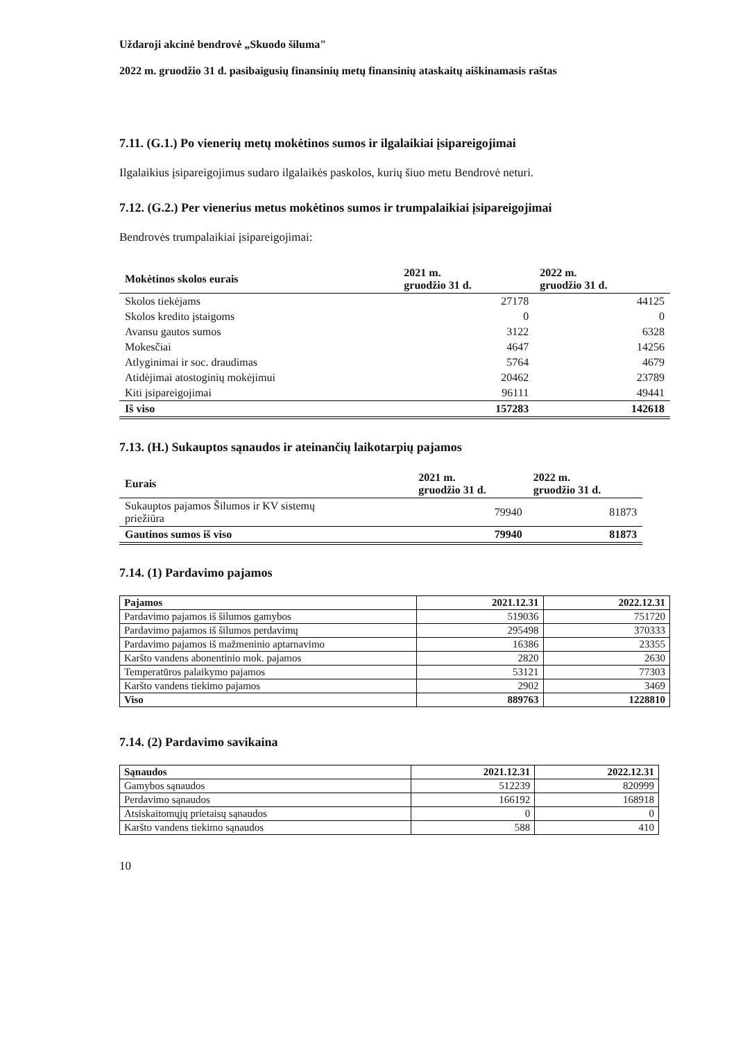Uždaroji akcinė bendrovė „Skuodo šiluma"
2022 m. gruodžio 31 d. pasibaigusių finansinių metų finansinių ataskaitų aiškinamasis raštas
7.11. (G.1.) Po vienerių metų mokėtinos sumos ir ilgalaikiai įsipareigojimai
Ilgalaikius įsipareigojimus sudaro ilgalaikės paskolos, kurių šiuo metu Bendrovė neturi.
7.12. (G.2.) Per vienerius metus mokėtinos sumos ir trumpalaikiai įsipareigojimai
Bendrovės trumpalaikiai įsipareigojimai:
| Mokėtinos skolos eurais | 2021 m. gruodžio 31 d. | 2022 m. gruodžio 31 d. |
| --- | --- | --- |
| Skolos tiekėjams | 27178 | 44125 |
| Skolos kredito įstaigoms | 0 | 0 |
| Avansu gautos sumos | 3122 | 6328 |
| Mokesčiai | 4647 | 14256 |
| Atlyginimai ir soc. draudimas | 5764 | 4679 |
| Atidėjimai atostoginių mokėjimui | 20462 | 23789 |
| Kiti įsipareigojimai | 96111 | 49441 |
| Iš viso | 157283 | 142618 |
7.13. (H.) Sukauptos sąnaudos ir ateinančių laikotarpių pajamos
| Eurais | 2021 m. gruodžio 31 d. | 2022 m. gruodžio 31 d. |
| --- | --- | --- |
| Sukauptos pajamos Šilumos ir KV sistemų priežiūra | 79940 | 81873 |
| Gautinos sumos iš viso | 79940 | 81873 |
7.14. (1) Pardavimo pajamos
| Pajamos | 2021.12.31 | 2022.12.31 |
| Pardavimo pajamos iš šilumos gamybos | 519036 | 751720 |
| Pardavimo pajamos iš šilumos perdavimų | 295498 | 370333 |
| Pardavimo pajamos iš mažmeninio aptarnavimo | 16386 | 23355 |
| Karšto vandens abonentinio mok. pajamos | 2820 | 2630 |
| Temperatūros palaikymo pajamos | 53121 | 77303 |
| Karšto vandens tiekimo pajamos | 2902 | 3469 |
| Viso | 889763 | 1228810 |
7.14. (2) Pardavimo savikaina
| Sąnaudos | 2021.12.31 | 2022.12.31 |
| Gamybos sąnaudos | 512239 | 820999 |
| Perdavimo sąnaudos | 166192 | 168918 |
| Atsiskaitomųjų prietaisų sąnaudos | 0 | 0 |
| Karšto vandens tiekimo sąnaudos | 588 | 410 |
10